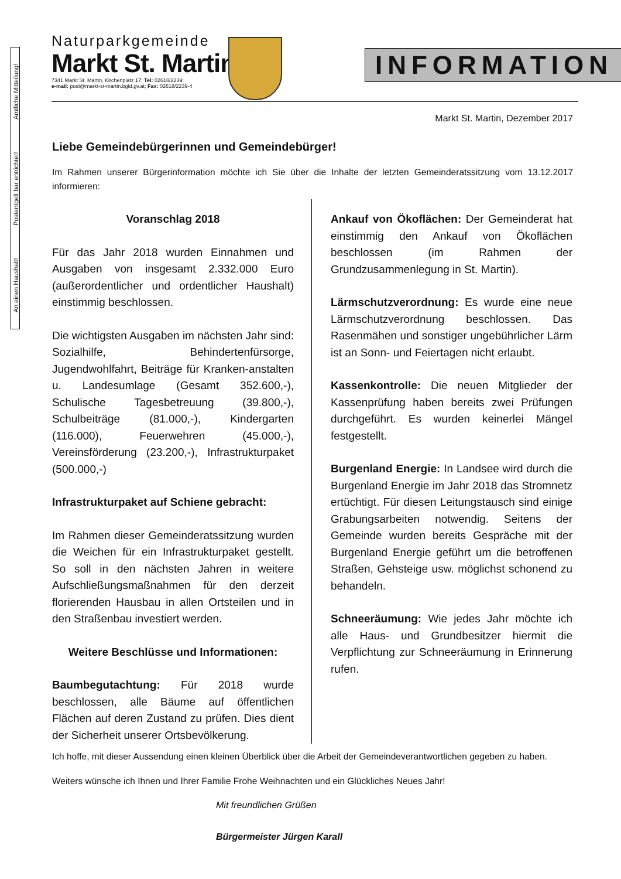An einen Haushalt! Postentgelt bar entrichtet! Amtliche Mitteilung!
Naturparkgemeinde
Markt St. Martin
7341 Markt St. Martin, Kirchenplatz 17; Tel: 02618/2239;
e-mail: post@markt-st-martin.bgld.gv.at; Fax: 02618/2239-4
INFORMATION
Markt St. Martin, Dezember 2017
Liebe Gemeindebürgerinnen und Gemeindebürger!
Im Rahmen unserer Bürgerinformation möchte ich Sie über die Inhalte der letzten Gemeinderatssitzung vom 13.12.2017 informieren:
Voranschlag 2018
Für das Jahr 2018 wurden Einnahmen und Ausgaben von insgesamt 2.332.000 Euro (außerordentlicher und ordentlicher Haushalt) einstimmig beschlossen.
Die wichtigsten Ausgaben im nächsten Jahr sind: Sozialhilfe, Behindertenfürsorge, Jugendwohlfahrt, Beiträge für Kranken-anstalten u. Landesumlage (Gesamt 352.600,-), Schulische Tagesbetreuung (39.800,-), Schulbeiträge (81.000,-), Kindergarten (116.000), Feuerwehren (45.000,-), Vereinsförderung (23.200,-), Infrastrukturpaket (500.000,-)
Infrastrukturpaket auf Schiene gebracht:
Im Rahmen dieser Gemeinderatssitzung wurden die Weichen für ein Infrastrukturpaket gestellt. So soll in den nächsten Jahren in weitere Aufschließungsmaßnahmen für den derzeit florierenden Hausbau in allen Ortsteilen und in den Straßenbau investiert werden.
Weitere Beschlüsse und Informationen:
Baumbegutachtung: Für 2018 wurde beschlossen, alle Bäume auf öffentlichen Flächen auf deren Zustand zu prüfen. Dies dient der Sicherheit unserer Ortsbevölkerung.
Ankauf von Ökoflächen: Der Gemeinderat hat einstimmig den Ankauf von Ökoflächen beschlossen (im Rahmen der Grundzusammenlegung in St. Martin).
Lärmschutzverordnung: Es wurde eine neue Lärmschutzverordnung beschlossen. Das Rasenmähen und sonstiger ungebührlicher Lärm ist an Sonn- und Feiertagen nicht erlaubt.
Kassenkontrolle: Die neuen Mitglieder der Kassenprüfung haben bereits zwei Prüfungen durchgeführt. Es wurden keinerlei Mängel festgestellt.
Burgenland Energie: In Landsee wird durch die Burgenland Energie im Jahr 2018 das Stromnetz ertüchtigt. Für diesen Leitungstausch sind einige Grabungsarbeiten notwendig. Seitens der Gemeinde wurden bereits Gespräche mit der Burgenland Energie geführt um die betroffenen Straßen, Gehsteige usw. möglichst schonend zu behandeln.
Schneeräumung: Wie jedes Jahr möchte ich alle Haus- und Grundbesitzer hiermit die Verpflichtung zur Schneeräumung in Erinnerung rufen.
Ich hoffe, mit dieser Aussendung einen kleinen Überblick über die Arbeit der Gemeindeverantwortlichen gegeben zu haben.
Weiters wünsche ich Ihnen und Ihrer Familie Frohe Weihnachten und ein Glückliches Neues Jahr!
Mit freundlichen Grüßen
Bürgermeister Jürgen Karall